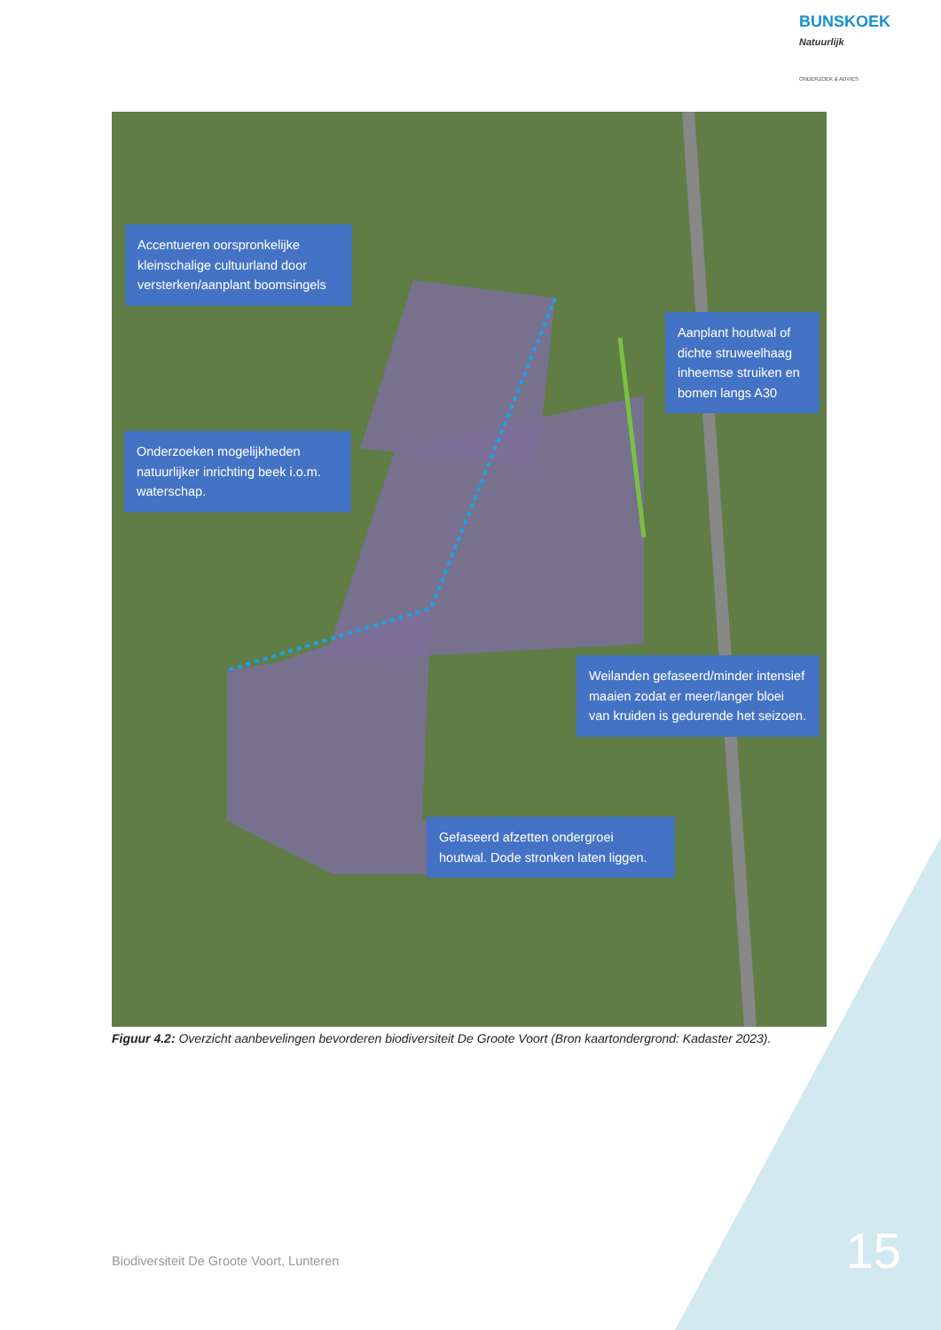BUNSKOEK Natuurlijk
ONDERZOEK & ADVIES
Accentueren oorspronkelijke kleinschalige cultuurland door versterken/aanplant boomsingels
Aanplant houtwal of dichte struweelhaag inheemse struiken en bomen langs A30
Onderzoeken mogelijkheden natuurlijker inrichting beek i.o.m. waterschap.
Weilanden gefaseerd/minder intensief maaien zodat er meer/langer bloei van kruiden is gedurende het seizoen.
Gefaseerd afzetten ondergroei houtwal. Dode stronken laten liggen.
Figuur 4.2: Overzicht aanbevelingen bevorderen biodiversiteit De Groote Voort (Bron kaartondergrond: Kadaster 2023).
Biodiversiteit De Groote Voort, Lunteren
15